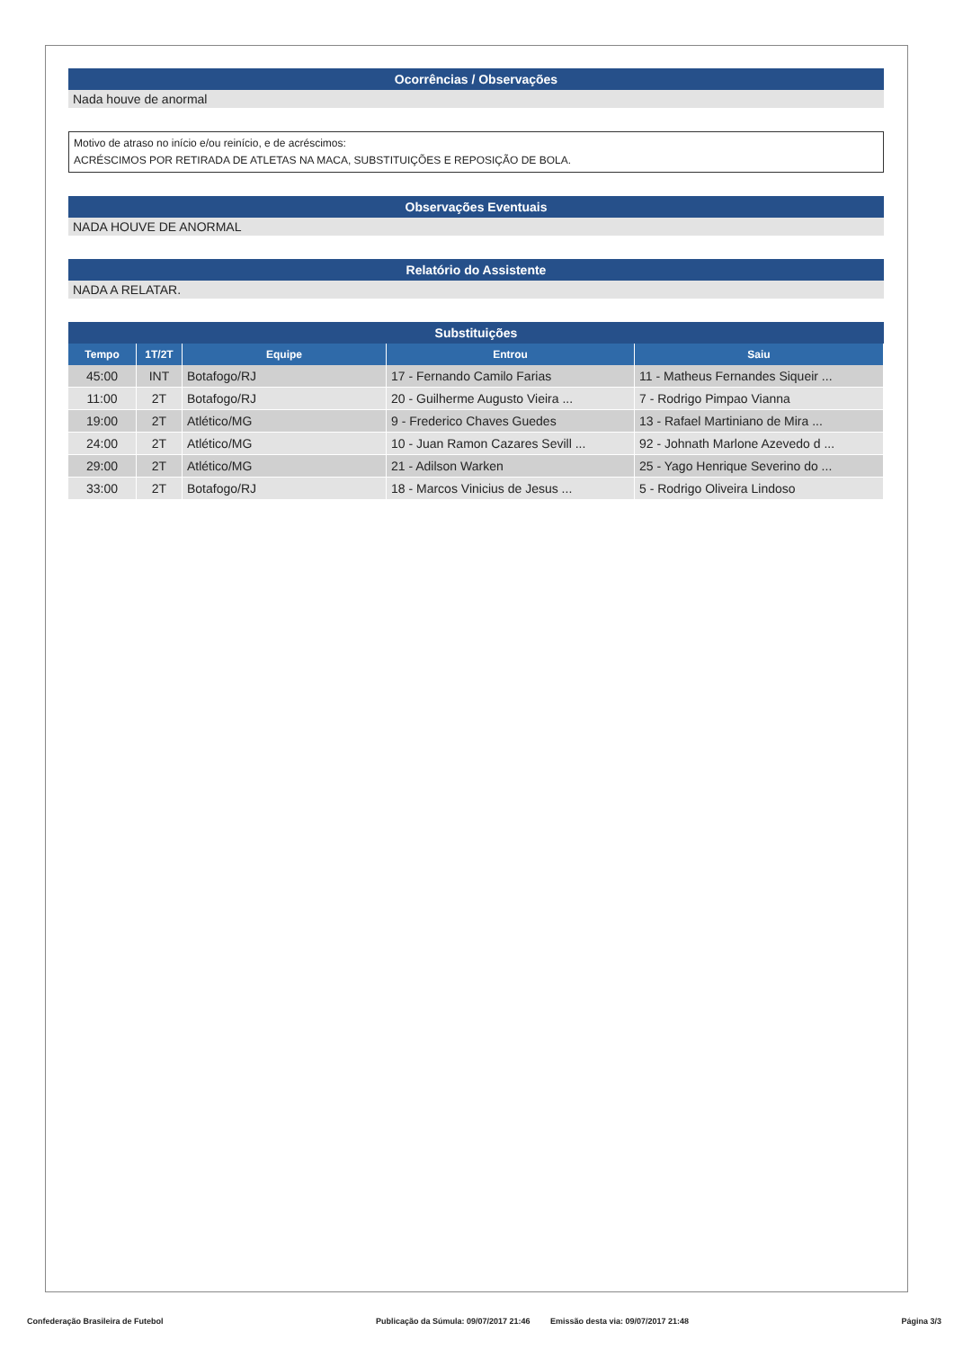Ocorrências / Observações
Nada houve de anormal
Motivo de atraso no início e/ou reinício, e de acréscimos:
ACRÉSCIMOS POR RETIRADA DE ATLETAS NA MACA, SUBSTITUIÇÕES E REPOSIÇÃO DE BOLA.
Observações Eventuais
NADA HOUVE DE ANORMAL
Relatório do Assistente
NADA A RELATAR.
Substituições
| Tempo | 1T/2T | Equipe | Entrou | Saiu |
| --- | --- | --- | --- | --- |
| 45:00 | INT | Botafogo/RJ | 17 - Fernando Camilo Farias | 11 - Matheus Fernandes Siqueir ... |
| 11:00 | 2T | Botafogo/RJ | 20 - Guilherme Augusto Vieira ... | 7 - Rodrigo Pimpao Vianna |
| 19:00 | 2T | Atlético/MG | 9 - Frederico Chaves Guedes | 13 - Rafael Martiniano de Mira ... |
| 24:00 | 2T | Atlético/MG | 10 - Juan Ramon Cazares Sevill ... | 92 - Johnath Marlone Azevedo d ... |
| 29:00 | 2T | Atlético/MG | 21 - Adilson Warken | 25 - Yago Henrique Severino do ... |
| 33:00 | 2T | Botafogo/RJ | 18 - Marcos Vinicius de Jesus ... | 5 - Rodrigo Oliveira Lindoso |
Confederação Brasileira de Futebol Publicação da Súmula: 09/07/2017 21:46 Emissão desta via: 09/07/2017 21:48 Página 3/3